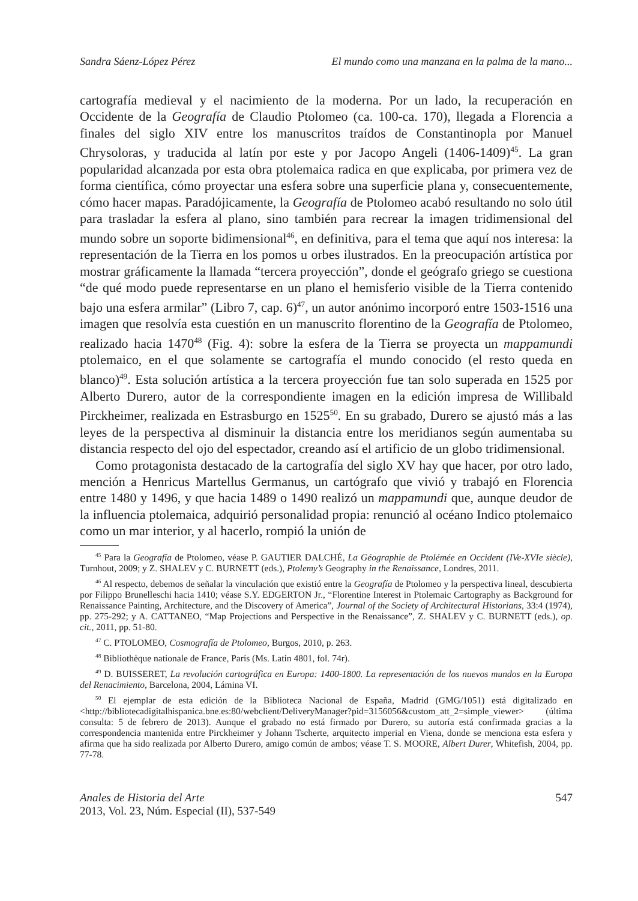Sandra Sáenz-López Pérez El mundo como una manzana en la palma de la mano...
cartografía medieval y el nacimiento de la moderna. Por un lado, la recuperación en Occidente de la Geografía de Claudio Ptolomeo (ca. 100-ca. 170), llegada a Florencia a finales del siglo XIV entre los manuscritos traídos de Constantinopla por Manuel Chrysoloras, y traducida al latín por este y por Jacopo Angeli (1406-1409)<sup>45</sup>. La gran popularidad alcanzada por esta obra ptolemaica radica en que explicaba, por primera vez de forma científica, cómo proyectar una esfera sobre una superficie plana y, consecuentemente, cómo hacer mapas. Paradójicamente, la Geografía de Ptolomeo acabó resultando no solo útil para trasladar la esfera al plano, sino también para recrear la imagen tridimensional del mundo sobre un soporte bidimensional<sup>46</sup>, en definitiva, para el tema que aquí nos interesa: la representación de la Tierra en los pomos u orbes ilustrados. En la preocupación artística por mostrar gráficamente la llamada “tercera proyección”, donde el geógrafo griego se cuestiona “de qué modo puede representarse en un plano el hemisferio visible de la Tierra contenido bajo una esfera armilar” (Libro 7, cap. 6)<sup>47</sup>, un autor anónimo incorporó entre 1503-1516 una imagen que resolvía esta cuestión en un manuscrito florentino de la Geografía de Ptolomeo, realizado hacia 1470<sup>48</sup> (Fig. 4): sobre la esfera de la Tierra se proyecta un mappamundi ptolemaico, en el que solamente se cartografía el mundo conocido (el resto queda en blanco)<sup>49</sup>. Esta solución artística a la tercera proyección fue tan solo superada en 1525 por Alberto Durero, autor de la correspondiente imagen en la edición impresa de Willibald Pirckheimer, realizada en Estrasburgo en 1525<sup>50</sup>. En su grabado, Durero se ajustó más a las leyes de la perspectiva al disminuir la distancia entre los meridianos según aumentaba su distancia respecto del ojo del espectador, creando así el artificio de un globo tridimensional.
Como protagonista destacado de la cartografía del siglo XV hay que hacer, por otro lado, mención a Henricus Martellus Germanus, un cartógrafo que vivió y trabajó en Florencia entre 1480 y 1496, y que hacia 1489 o 1490 realizó un mappamundi que, aunque deudor de la influencia ptolemaica, adquirió personalidad propia: renunció al océano Indico ptolemaico como un mar interior, y al hacerlo, rompió la unión de
<sup>45</sup> Para la Geografía de Ptolomeo, véase P. GAUTIER DALCHÉ, La Géographie de Ptolémée en Occident (IVe-XVIe siècle), Turnhout, 2009; y Z. SHALEV y C. BURNETT (eds.), Ptolemy’s Geography in the Renaissance, Londres, 2011.
<sup>46</sup> Al respecto, debemos de señalar la vinculación que existió entre la Geografía de Ptolomeo y la perspectiva lineal, descubierta por Filippo Brunelleschi hacia 1410; véase S.Y. EDGERTON Jr., “Florentine Interest in Ptolemaic Cartography as Background for Renaissance Painting, Architecture, and the Discovery of America”, Journal of the Society of Architectural Historians, 33:4 (1974), pp. 275-292; y A. CATTANEO, “Map Projections and Perspective in the Renaissance”, Z. SHALEV y C. BURNETT (eds.), op. cit., 2011, pp. 51-80.
<sup>47</sup> C. PTOLOMEO, Cosmografía de Ptolomeo, Burgos, 2010, p. 263.
<sup>48</sup> Bibliothèque nationale de France, París (Ms. Latin 4801, fol. 74r).
<sup>49</sup> D. BUISSERET, La revolución cartográfica en Europa: 1400-1800. La representación de los nuevos mundos en la Europa del Renacimiento, Barcelona, 2004, Lámina VI.
<sup>50</sup> El ejemplar de esta edición de la Biblioteca Nacional de España, Madrid (GMG/1051) está digitalizado en <http://bibliotecadigitalhispanica.bne.es:80/webclient/DeliveryManager?pid=3156056&custom_att_2=simple_viewer> (última consulta: 5 de febrero de 2013). Aunque el grabado no está firmado por Durero, su autoría está confirmada gracias a la correspondencia mantenida entre Pirckheimer y Johann Tscherte, arquitecto imperial en Viena, donde se menciona esta esfera y afirma que ha sido realizada por Alberto Durero, amigo común de ambos; véase T. S. MOORE, Albert Durer, Whitefish, 2004, pp. 77-78.
Anales de Historia del Arte
2013, Vol. 23, Núm. Especial (II), 537-549
547